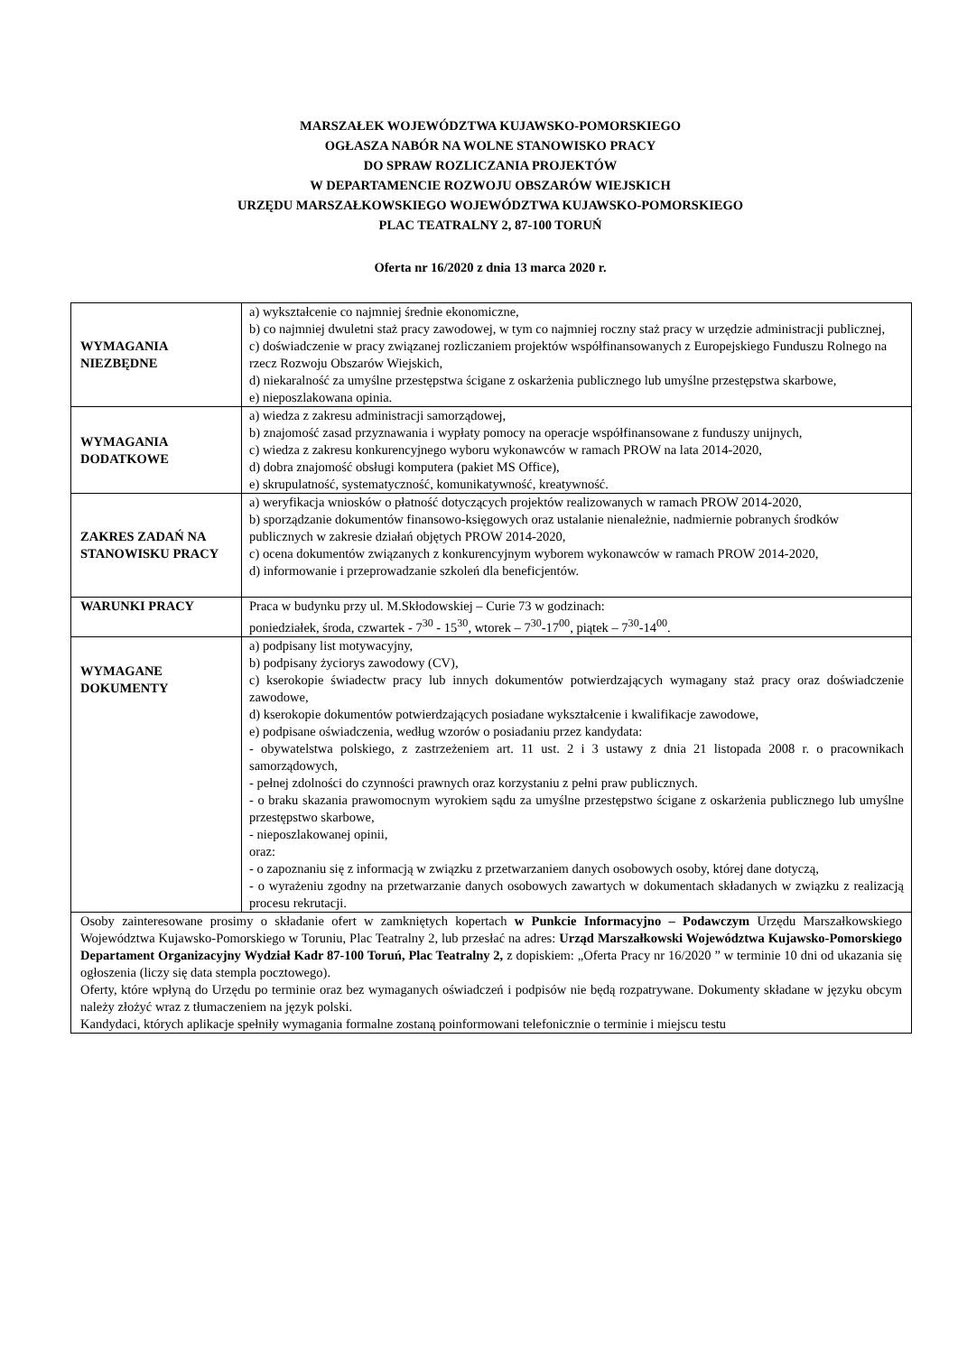MARSZAŁEK WOJEWÓDZTWA KUJAWSKO-POMORSKIEGO
OGŁASZA NABÓR NA WOLNE STANOWISKO PRACY
DO SPRAW ROZLICZANIA PROJEKTÓW
W DEPARTAMENCIE ROZWOJU OBSZARÓW WIEJSKICH
URZĘDU MARSZAŁKOWSKIEGO WOJEWÓDZTWA KUJAWSKO-POMORSKIEGO
PLAC TEATRALNY 2, 87-100 TORUŃ
Oferta nr 16/2020 z dnia 13 marca 2020 r.
| WYMAGANIA NIEZBĘDNE | a) wykształcenie co najmniej średnie ekonomiczne, b) co najmniej dwuletni staż pracy zawodowej, w tym co najmniej roczny staż pracy w urzędzie administracji publicznej, c) doświadczenie w pracy związanej rozliczaniem projektów współfinansowanych z Europejskiego Funduszu Rolnego na rzecz Rozwoju Obszarów Wiejskich, d) niekaralność za umyślne przestępstwa ścigane z oskarżenia publicznego lub umyślne przestępstwa skarbowe, e) nieposzlakowana opinia. |
| WYMAGANIA DODATKOWE | a) wiedza z zakresu administracji samorządowej, b) znajomość zasad przyznawania i wypłaty pomocy na operacje współfinansowane z funduszy unijnych, c) wiedza z zakresu konkurencyjnego wyboru wykonawców w ramach PROW na lata 2014-2020, d) dobra znajomość obsługi komputera (pakiet MS Office), e) skrupulatność, systematyczność, komunikatywność, kreatywność. |
| ZAKRES ZADAŃ NA STANOWISKU PRACY | a) weryfikacja wniosków o płatność dotyczących projektów realizowanych w ramach PROW 2014-2020, b) sporządzanie dokumentów finansowo-księgowych oraz ustalanie nienależnie, nadmiernie pobranych środków publicznych w zakresie działań objętych PROW 2014-2020, c) ocena dokumentów związanych z konkurencyjnym wyborem wykonawców w ramach PROW 2014-2020, d) informowanie i przeprowadzanie szkoleń dla beneficjentów. |
| WARUNKI PRACY | Praca w budynku przy ul. M.Skłodowskiej – Curie 73 w godzinach: poniedziałek, środa, czwartek - 7<sup>30</sup> - 15<sup>30</sup>, wtorek – 7<sup>30</sup>-17<sup>00</sup>, piątek – 7<sup>30</sup>-14<sup>00</sup>. |
| WYMAGANE DOKUMENTY | a) podpisany list motywacyjny, b) podpisany życiorys zawodowy (CV), c) kserokopie świadectw pracy lub innych dokumentów potwierdzających wymagany staż pracy oraz doświadczenie zawodowe, d) kserokopie dokumentów potwierdzających posiadane wykształcenie i kwalifikacje zawodowe, e) podpisane oświadczenia, według wzorów o posiadaniu przez kandydata: - obywatelstwa polskiego, z zastrzeżeniem art. 11 ust. 2 i 3 ustawy z dnia 21 listopada 2008 r. o pracownikach samorządowych, - pełnej zdolności do czynności prawnych oraz korzystaniu z pełni praw publicznych. - o braku skazania prawomocnym wyrokiem sądu za umyślne przestępstwo ścigane z oskarżenia publicznego lub umyślne przestępstwo skarbowe, - nieposzlakowanej opinii, oraz: - o zapoznaniu się z informacją w związku z przetwarzaniem danych osobowych osoby, której dane dotyczą, - o wyrażeniu zgodny na przetwarzanie danych osobowych zawartych w dokumentach składanych w związku z realizacją procesu rekrutacji. |
| Osoby zainteresowane prosimy o składanie ofert w zamkniętych kopertach w Punkcie Informacyjno – Podawczym Urzędu Marszałkowskiego Województwa Kujawsko-Pomorskiego w Toruniu, Plac Teatralny 2, lub przesłać na adres: Urząd Marszałkowski Województwa Kujawsko-Pomorskiego Departament Organizacyjny Wydział Kadr 87-100 Toruń, Plac Teatralny 2, z dopiskiem: „Oferta Pracy nr 16/2020 ” w terminie 10 dni od ukazania się ogłoszenia (liczy się data stempla pocztowego). Oferty, które wpłyną do Urzędu po terminie oraz bez wymaganych oświadczeń i podpisów nie będą rozpatrywane. Dokumenty składane w języku obcym należy złożyć wraz z tłumaczeniem na język polski. Kandydaci, których aplikacje spełniły wymagania formalne zostaną poinformowani telefonicznie o terminie i miejscu testu | |